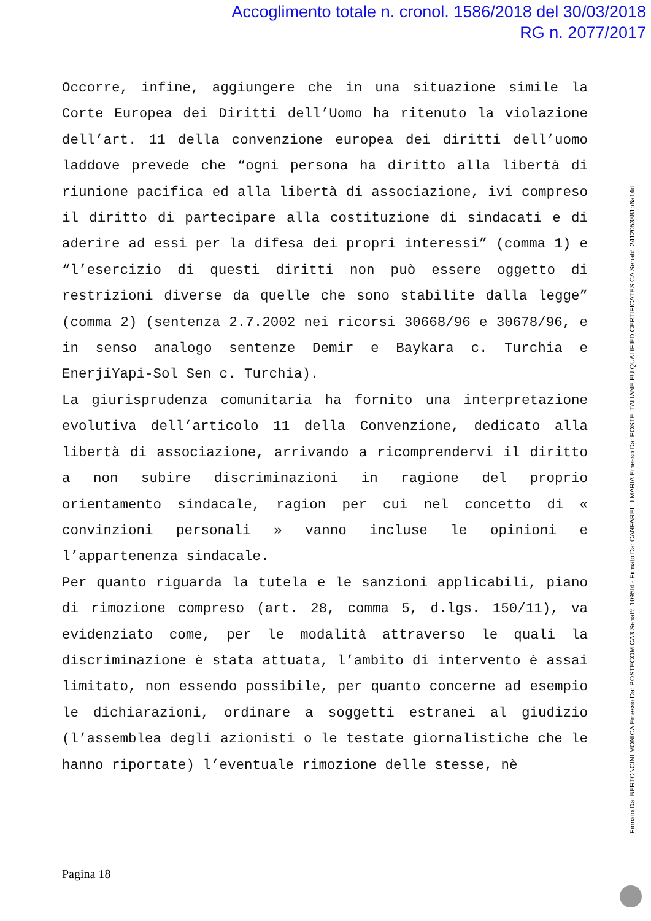Accoglimento totale n. cronol. 1586/2018 del 30/03/2018
RG n. 2077/2017
Occorre, infine, aggiungere che in una situazione simile la Corte Europea dei Diritti dell’Uomo ha ritenuto la violazione dell’art. 11 della convenzione europea dei diritti dell’uomo laddove prevede che “ogni persona ha diritto alla libertà di riunione pacifica ed alla libertà di associazione, ivi compreso il diritto di partecipare alla costituzione di sindacati e di aderire ad essi per la difesa dei propri interessi” (comma 1) e “l’esercizio di questi diritti non può essere oggetto di restrizioni diverse da quelle che sono stabilite dalla legge” (comma 2) (sentenza 2.7.2002 nei ricorsi 30668/96 e 30678/96, e in senso analogo sentenze Demir e Baykara c. Turchia e EnerjiYapi-Sol Sen c. Turchia).
La giurisprudenza comunitaria ha fornito una interpretazione evolutiva dell’articolo 11 della Convenzione, dedicato alla libertà di associazione, arrivando a ricomprendervi il diritto a non subire discriminazioni in ragione del proprio orientamento sindacale, ragion per cui nel concetto di « convinzioni personali » vanno incluse le opinioni e l’appartenenza sindacale.
Per quanto riguarda la tutela e le sanzioni applicabili, piano di rimozione compreso (art. 28, comma 5, d.lgs. 150/11), va evidenziato come, per le modalità attraverso le quali la discriminazione è stata attuata, l’ambito di intervento è assai limitato, non essendo possibile, per quanto concerne ad esempio le dichiarazioni, ordinare a soggetti estranei al giudizio (l’assemblea degli azionisti o le testate giornalistiche che le hanno riportate) l’eventuale rimozione delle stesse, nè
Pagina 18
Firmato Da: BERTONCINI MONICA Emesso Da: POSTECOM CA3 Serial#: 1095f4 - Firmato Da: CANFARELLI MARIA Emesso Da: POSTE ITALIANE EU QUALIFIED CERTIFICATES CA Serial#: 2412053881b6a14d